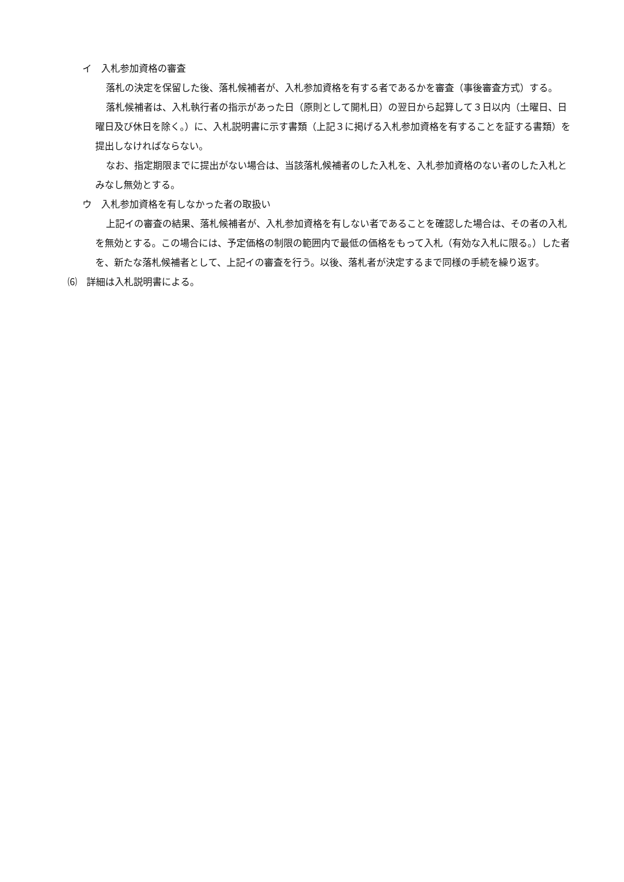イ　入札参加資格の審査
落札の決定を保留した後、落札候補者が、入札参加資格を有する者であるかを審査（事後審査方式）する。
落札候補者は、入札執行者の指示があった日（原則として開札日）の翌日から起算して３日以内（土曜日、日曜日及び休日を除く。）に、入札説明書に示す書類（上記３に掲げる入札参加資格を有することを証する書類）を提出しなければならない。
なお、指定期限までに提出がない場合は、当該落札候補者のした入札を、入札参加資格のない者のした入札とみなし無効とする。
ウ　入札参加資格を有しなかった者の取扱い
上記イの審査の結果、落札候補者が、入札参加資格を有しない者であることを確認した場合は、その者の入札を無効とする。この場合には、予定価格の制限の範囲内で最低の価格をもって入札（有効な入札に限る。）した者を、新たな落札候補者として、上記イの審査を行う。以後、落札者が決定するまで同様の手続を繰り返す。
⑹　詳細は入札説明書による。